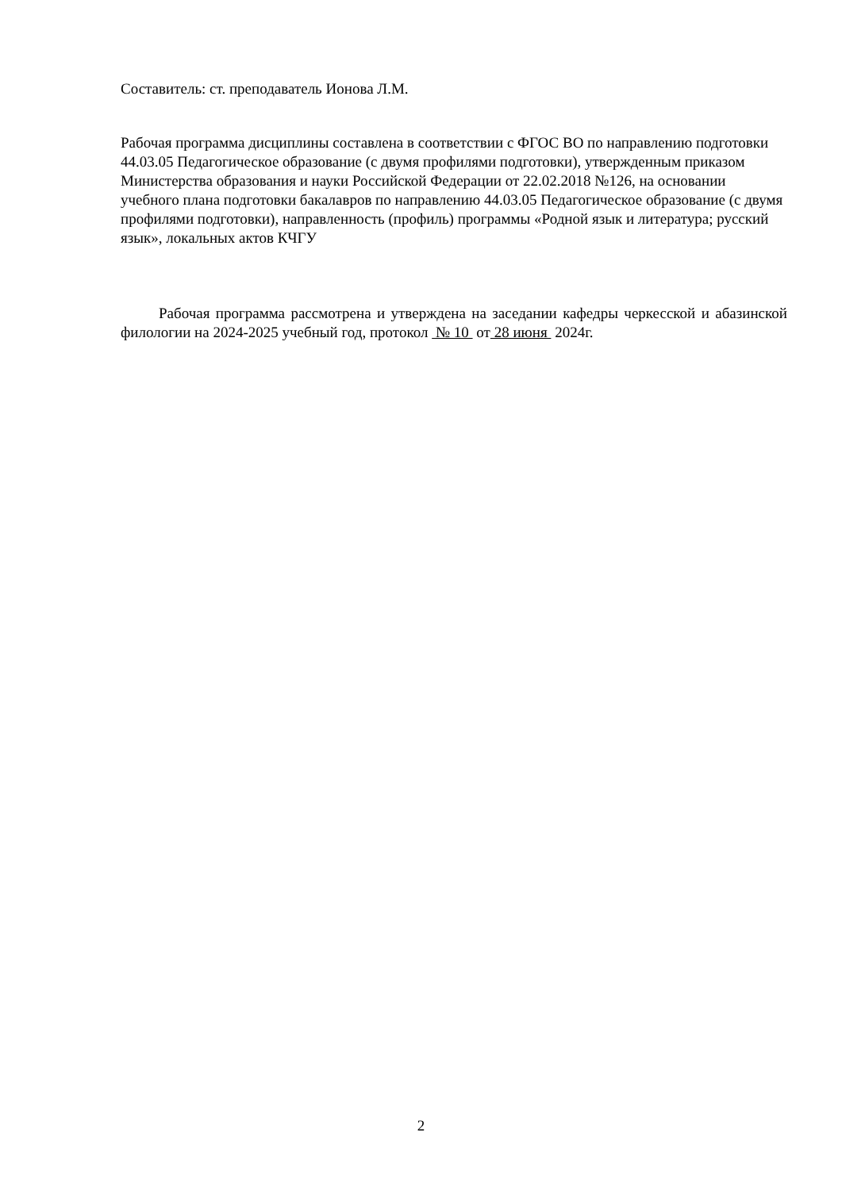Составитель: ст. преподаватель Ионова Л.М.
Рабочая программа дисциплины составлена в соответствии с ФГОС ВО по направлению подготовки 44.03.05 Педагогическое образование (с двумя профилями подготовки), утвержденным приказом Министерства образования и науки Российской Федерации от 22.02.2018 №126, на основании учебного плана подготовки бакалавров по направлению 44.03.05 Педагогическое образование (с двумя профилями подготовки), направленность (профиль) программы «Родной язык и литература; русский язык», локальных актов КЧГУ
Рабочая программа рассмотрена и утверждена на заседании кафедры черкесской и абазинской филологии на 2024-2025 учебный год, протокол № 10 от 28 июня 2024г.
2